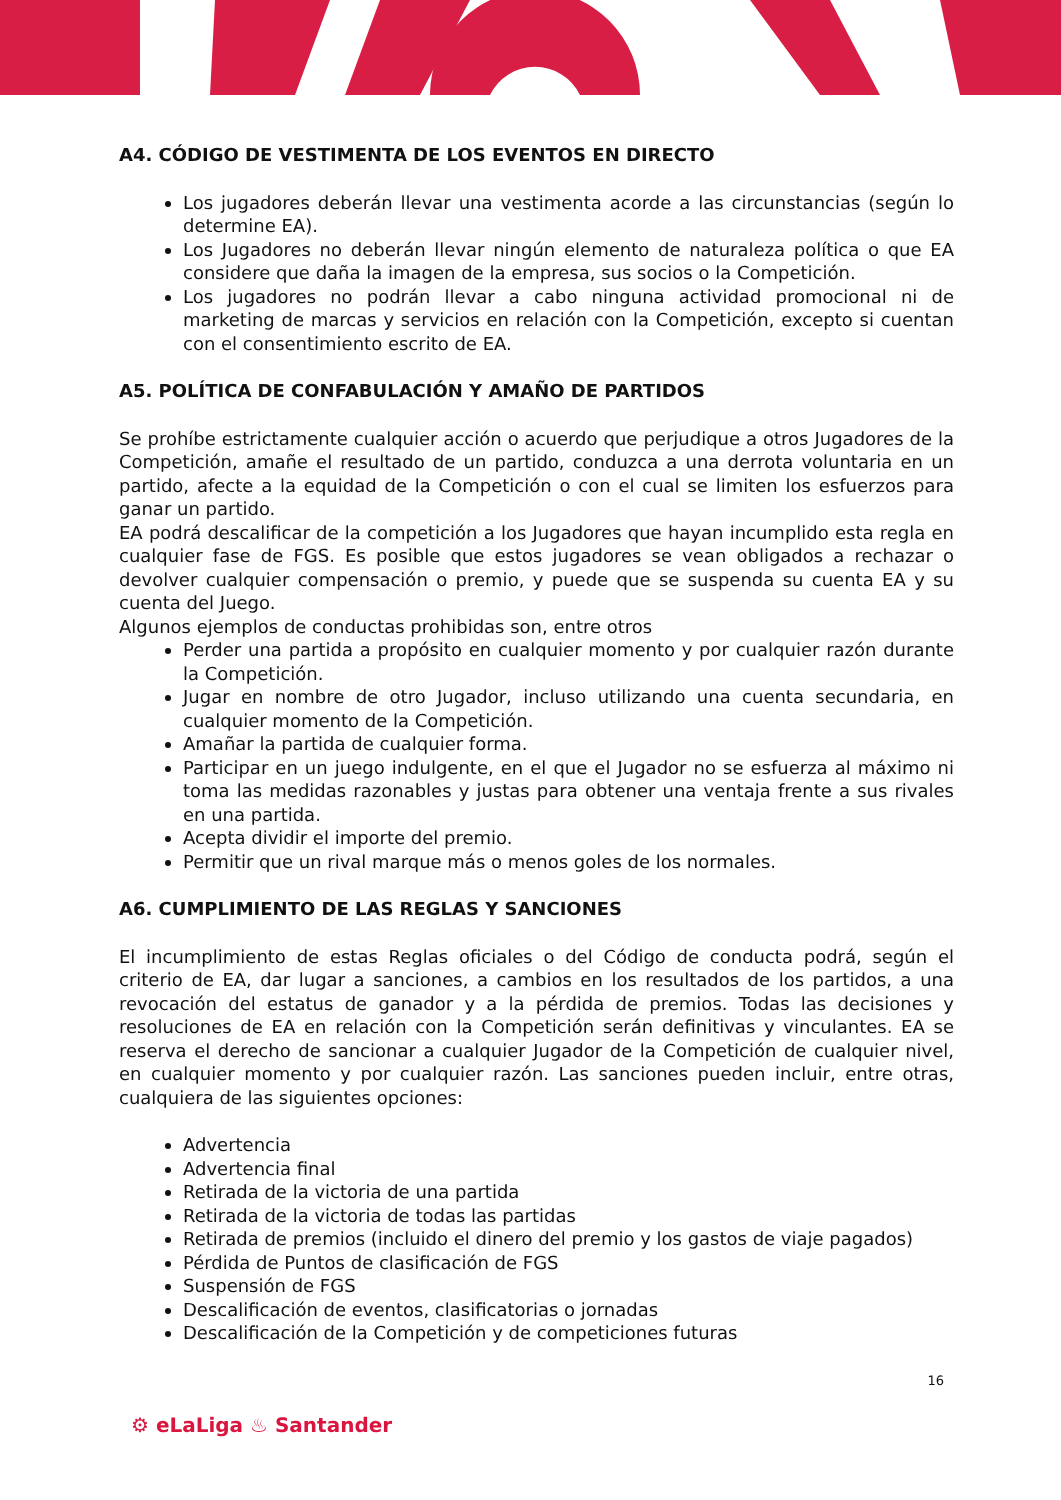A4. CÓDIGO DE VESTIMENTA DE LOS EVENTOS EN DIRECTO
Los jugadores deberán llevar una vestimenta acorde a las circunstancias (según lo determine EA).
Los Jugadores no deberán llevar ningún elemento de naturaleza política o que EA considere que daña la imagen de la empresa, sus socios o la Competición.
Los jugadores no podrán llevar a cabo ninguna actividad promocional ni de marketing de marcas y servicios en relación con la Competición, excepto si cuentan con el consentimiento escrito de EA.
A5. POLÍTICA DE CONFABULACIÓN Y AMAÑO DE PARTIDOS
Se prohíbe estrictamente cualquier acción o acuerdo que perjudique a otros Jugadores de la Competición, amañe el resultado de un partido, conduzca a una derrota voluntaria en un partido, afecte a la equidad de la Competición o con el cual se limiten los esfuerzos para ganar un partido.
EA podrá descalificar de la competición a los Jugadores que hayan incumplido esta regla en cualquier fase de FGS. Es posible que estos jugadores se vean obligados a rechazar o devolver cualquier compensación o premio, y puede que se suspenda su cuenta EA y su cuenta del Juego.
Algunos ejemplos de conductas prohibidas son, entre otros
Perder una partida a propósito en cualquier momento y por cualquier razón durante la Competición.
Jugar en nombre de otro Jugador, incluso utilizando una cuenta secundaria, en cualquier momento de la Competición.
Amañar la partida de cualquier forma.
Participar en un juego indulgente, en el que el Jugador no se esfuerza al máximo ni toma las medidas razonables y justas para obtener una ventaja frente a sus rivales en una partida.
Acepta dividir el importe del premio.
Permitir que un rival marque más o menos goles de los normales.
A6. CUMPLIMIENTO DE LAS REGLAS Y SANCIONES
El incumplimiento de estas Reglas oficiales o del Código de conducta podrá, según el criterio de EA, dar lugar a sanciones, a cambios en los resultados de los partidos, a una revocación del estatus de ganador y a la pérdida de premios. Todas las decisiones y resoluciones de EA en relación con la Competición serán definitivas y vinculantes. EA se reserva el derecho de sancionar a cualquier Jugador de la Competición de cualquier nivel, en cualquier momento y por cualquier razón. Las sanciones pueden incluir, entre otras, cualquiera de las siguientes opciones:
Advertencia
Advertencia final
Retirada de la victoria de una partida
Retirada de la victoria de todas las partidas
Retirada de premios (incluido el dinero del premio y los gastos de viaje pagados)
Pérdida de Puntos de clasificación de FGS
Suspensión de FGS
Descalificación de eventos, clasificatorias o jornadas
Descalificación de la Competición y de competiciones futuras
16
⚙ eLaLiga ♨ Santander